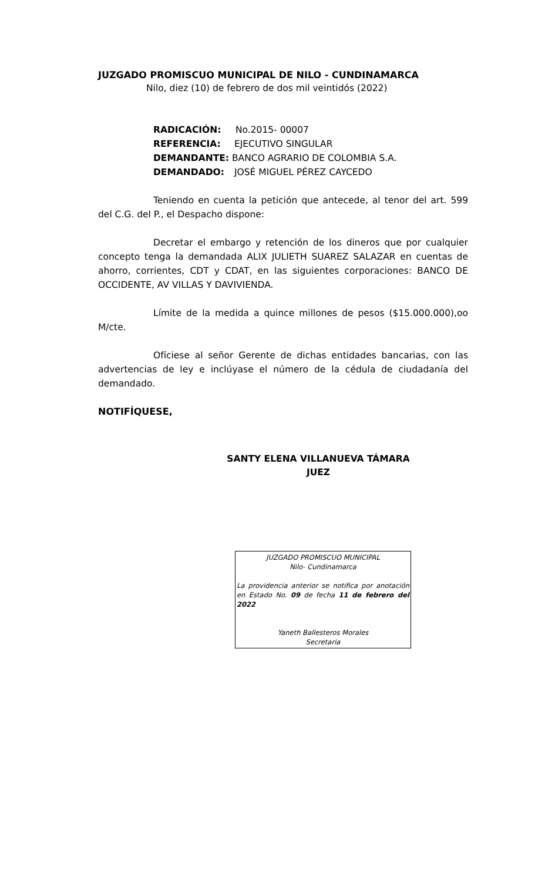JUZGADO PROMISCUO MUNICIPAL DE NILO - CUNDINAMARCA
Nilo, diez (10) de febrero de dos mil veintidós (2022)
RADICACIÓN: No.2015- 00007
REFERENCIA: EJECUTIVO SINGULAR
DEMANDANTE: BANCO AGRARIO DE COLOMBIA S.A.
DEMANDADO: JOSÉ MIGUEL PÉREZ CAYCEDO
Teniendo en cuenta la petición que antecede, al tenor del art. 599 del C.G. del P., el Despacho dispone:
Decretar el embargo y retención de los dineros que por cualquier concepto tenga la demandada ALIX JULIETH SUAREZ SALAZAR en cuentas de ahorro, corrientes, CDT y CDAT, en las siguientes corporaciones: BANCO DE OCCIDENTE, AV VILLAS Y DAVIVIENDA.
Límite de la medida a quince millones de pesos ($15.000.000),oo M/cte.
Ofíciese al señor Gerente de dichas entidades bancarias, con las advertencias de ley e inclúyase el número de la cédula de ciudadanía del demandado.
NOTIFÍQUESE,
SANTY ELENA VILLANUEVA TÁMARA
JUEZ
JUZGADO PROMISCUO MUNICIPAL
Nilo- Cundinamarca
La providencia anterior se notifica por anotación en Estado No. 09 de fecha 11 de febrero del 2022
Yaneth Ballesteros Morales
Secretaria